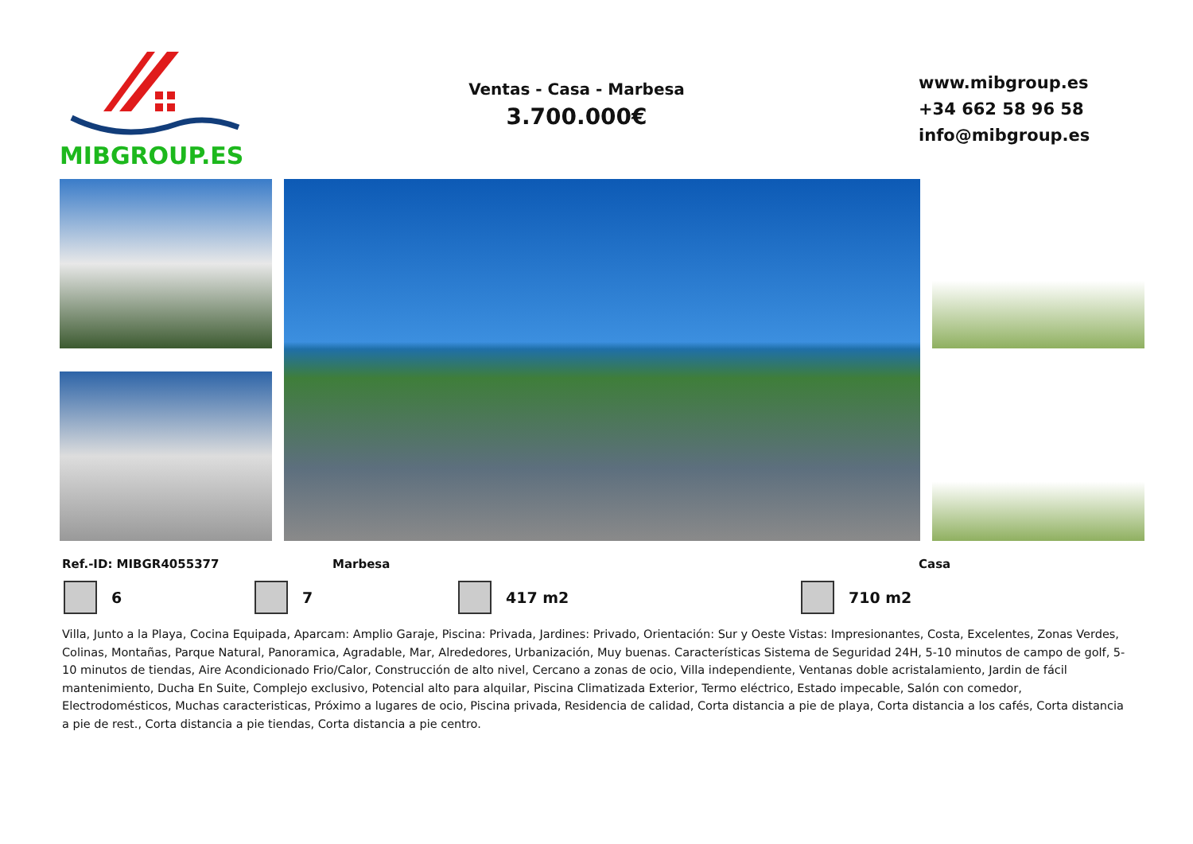MIBGROUP.ES
Ventas - Casa - Marbesa
3.700.000€
www.mibgroup.es
+34 662 58 96 58
info@mibgroup.es
Ref.-ID: MIBGR4055377 Marbesa Casa
6 7 417 m2 710 m2
Villa, Junto a la Playa, Cocina Equipada, Aparcam: Amplio Garaje, Piscina: Privada, Jardines: Privado, Orientación: Sur y Oeste Vistas: Impresionantes, Costa, Excelentes, Zonas Verdes, Colinas, Montañas, Parque Natural, Panoramica, Agradable, Mar, Alrededores, Urbanización, Muy buenas. Características Sistema de Seguridad 24H, 5-10 minutos de campo de golf, 5-10 minutos de tiendas, Aire Acondicionado Frio/Calor, Construcción de alto nivel, Cercano a zonas de ocio, Villa independiente, Ventanas doble acristalamiento, Jardin de fácil mantenimiento, Ducha En Suite, Complejo exclusivo, Potencial alto para alquilar, Piscina Climatizada Exterior, Termo eléctrico, Estado impecable, Salón con comedor, Electrodomésticos, Muchas caracteristicas, Próximo a lugares de ocio, Piscina privada, Residencia de calidad, Corta distancia a pie de playa, Corta distancia a los cafés, Corta distancia a pie de rest., Corta distancia a pie tiendas, Corta distancia a pie centro.